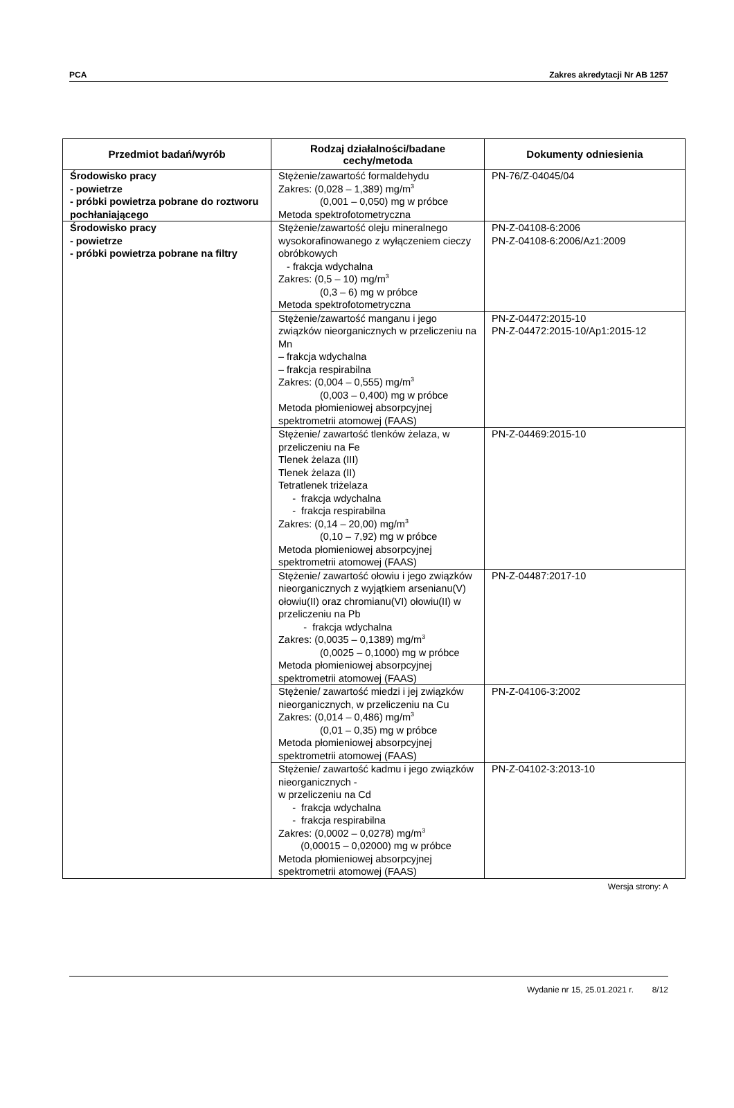PCA Zakres akredytacji Nr AB 1257
| Przedmiot badań/wyrób | Rodzaj działalności/badane cechy/metoda | Dokumenty odniesienia |
| --- | --- | --- |
| Środowisko pracy - powietrze - próbki powietrza pobrane do roztworu pochłaniającego | Stężenie/zawartość formaldehydu Zakres: (0,028 – 1,389) mg/m<sup>3</sup> (0,001 – 0,050) mg w próbce Metoda spektrofotometryczna | PN-76/Z-04045/04 |
| Środowisko pracy - powietrze - próbki powietrza pobrane na filtry | Stężenie/zawartość oleju mineralnego wysokorafinowanego z wyłączeniem cieczy obróbkowych - frakcja wdychalna Zakres: (0,5 – 10) mg/m<sup>3</sup> (0,3 – 6) mg w próbce Metoda spektrofotometryczna | PN-Z-04108-6:2006 PN-Z-04108-6:2006/Az1:2009 |
| | Stężenie/zawartość manganu i jego związków nieorganicznych w przeliczeniu na Mn – frakcja wdychalna – frakcja respirabilna Zakres: (0,004 – 0,555) mg/m<sup>3</sup> (0,003 – 0,400) mg w próbce Metoda płomieniowej absorpcyjnej spektrometrii atomowej (FAAS) | PN-Z-04472:2015-10 PN-Z-04472:2015-10/Ap1:2015-12 |
| | Stężenie/ zawartość tlenków żelaza, w przeliczeniu na Fe Tlenek żelaza (III) Tlenek żelaza (II) Tetratlenek triżelaza - frakcja wdychalna - frakcja respirabilna Zakres: (0,14 – 20,00) mg/m<sup>3</sup> (0,10 – 7,92) mg w próbce Metoda płomieniowej absorpcyjnej spektrometrii atomowej (FAAS) | PN-Z-04469:2015-10 |
| | Stężenie/ zawartość ołowiu i jego związków nieorganicznych z wyjątkiem arsenianu(V) ołowiu(II) oraz chromianu(VI) ołowiu(II) w przeliczeniu na Pb - frakcja wdychalna Zakres: (0,0035 – 0,1389) mg/m<sup>3</sup> (0,0025 – 0,1000) mg w próbce Metoda płomieniowej absorpcyjnej spektrometrii atomowej (FAAS) | PN-Z-04487:2017-10 |
| | Stężenie/ zawartość miedzi i jej związków nieorganicznych, w przeliczeniu na Cu Zakres: (0,014 – 0,486) mg/m<sup>3</sup> (0,01 – 0,35) mg w próbce Metoda płomieniowej absorpcyjnej spektrometrii atomowej (FAAS) | PN-Z-04106-3:2002 |
| | Stężenie/ zawartość kadmu i jego związków nieorganicznych - w przeliczeniu na Cd - frakcja wdychalna - frakcja respirabilna Zakres: (0,0002 – 0,0278) mg/m<sup>3</sup> (0,00015 – 0,02000) mg w próbce Metoda płomieniowej absorpcyjnej spektrometrii atomowej (FAAS) | PN-Z-04102-3:2013-10 |
Wersja strony: A
Wydanie nr 15, 25.01.2021 r. 8/12